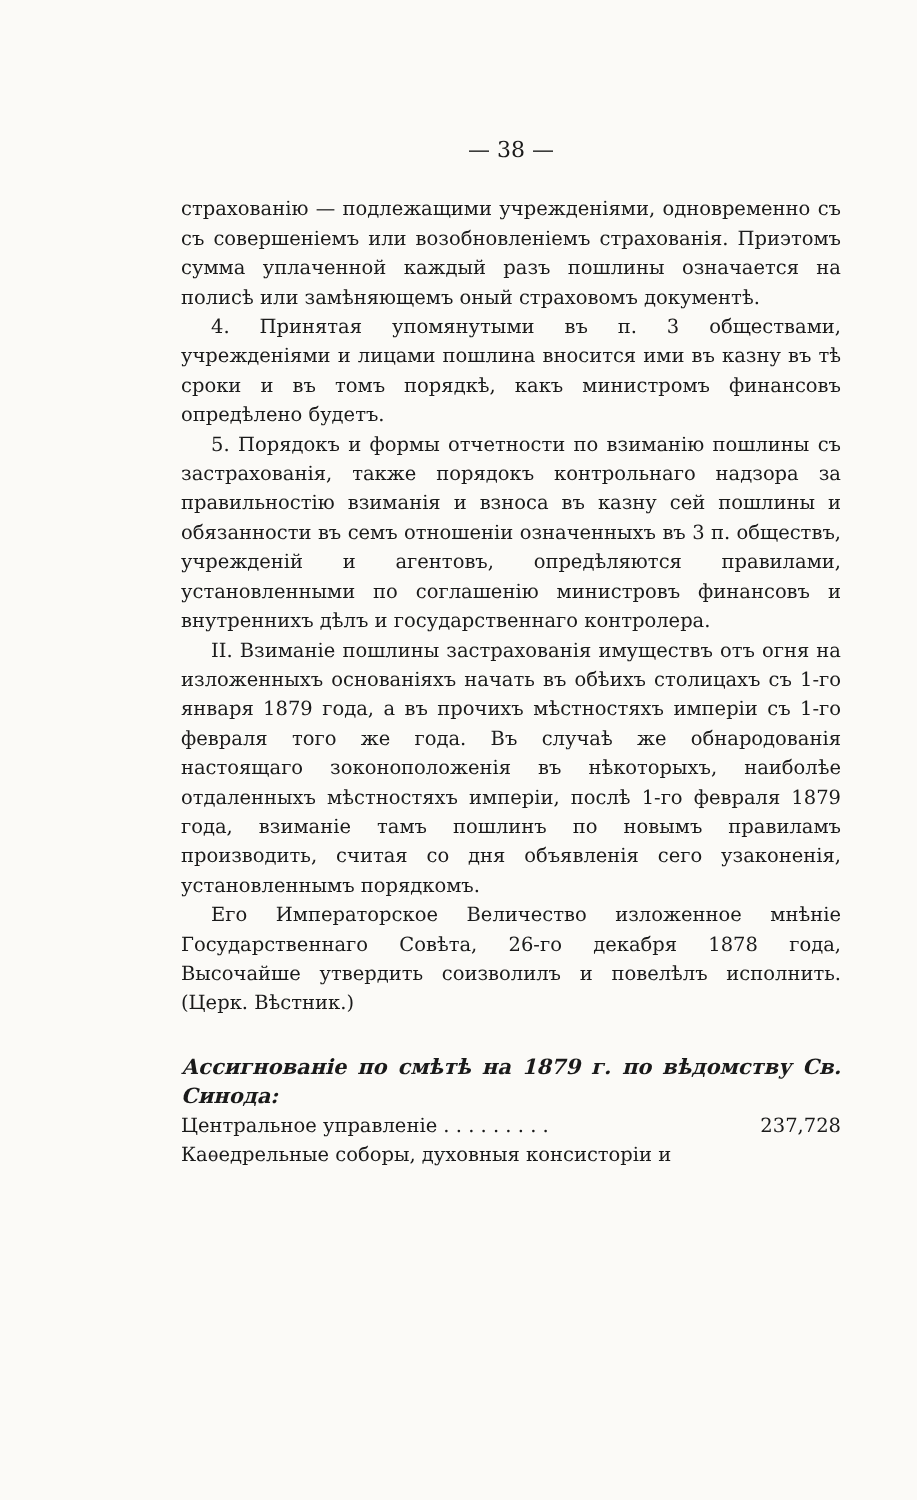— 38 —
страхованію — подлежащими учрежденіями, одновременно съ съ совершеніемъ или возобновленіемъ страхованія. Приэтомъ сумма уплаченной каждый разъ пошлины означается на полисѣ или замѣняющемъ оный страховомъ документѣ.
4. Принятая упомянутыми въ п. 3 обществами, учрежденіями и лицами пошлина вносится ими въ казну въ тѣ сроки и въ томъ порядкѣ, какъ министромъ финансовъ опредѣлено будетъ.
5. Порядокъ и формы отчетности по взиманію пошлины съ застрахованія, также порядокъ контрольнаго надзора за правильностію взиманія и взноса въ казну сей пошлины и обязанности въ семъ отношеніи означенныхъ въ 3 п. обществъ, учрежденій и агентовъ, опредѣляются правилами, установленными по соглашенію министровъ финансовъ и внутреннихъ дѣлъ и государственнаго контролера.
II. Взиманіе пошлины застрахованія имуществъ отъ огня на изложенныхъ основаніяхъ начать въ обѣихъ столицахъ съ 1-го января 1879 года, а въ прочихъ мѣстностяхъ имперіи съ 1-го февраля того же года. Въ случаѣ же обнародованія настоящаго зоконоположенія въ нѣкоторыхъ, наиболѣе отдаленныхъ мѣстностяхъ имперіи, послѣ 1-го февраля 1879 года, взиманіе тамъ пошлинъ по новымъ правиламъ производить, считая со дня объявленія сего узаконенія, установленнымъ порядкомъ.
Его Императорское Величество изложенное мнѣніе Государственнаго Совѣта, 26-го декабря 1878 года, Высочайше утвердить соизволилъ и повелѣлъ исполнить. (Церк. Вѣстник.)
Ассигнованіе по смѣтѣ на 1879 г. по вѣдомству Св. Синода:
Центральное управленіе . . . . . . . . . 237,728
Каѳедрельные соборы, духовныя консисторіи и